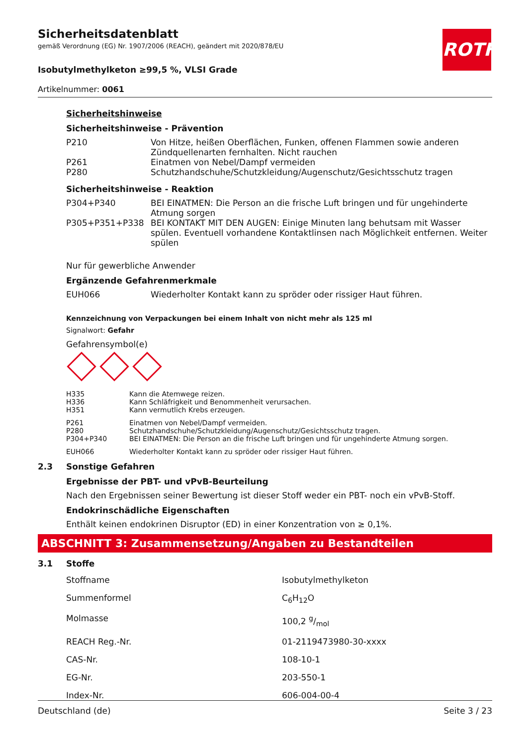ROTH
Sicherheitsdatenblatt
gemäß Verordnung (EG) Nr. 1907/2006 (REACH), geändert mit 2020/878/EU
Isobutylmethylketon ≥99,5 %, VLSI Grade
Artikelnummer: 0061
Sicherheitshinweise
Sicherheitshinweise - Prävention
| P210 | Von Hitze, heißen Oberflächen, Funken, offenen Flammen sowie anderen Zündquellenarten fernhalten. Nicht rauchen |
| P261 | Einatmen von Nebel/Dampf vermeiden |
| P280 | Schutzhandschuhe/Schutzkleidung/Augenschutz/Gesichtsschutz tragen |
Sicherheitshinweise - Reaktion
| P304+P340 | BEI EINATMEN: Die Person an die frische Luft bringen und für ungehinderte Atmung sorgen |
| P305+P351+P338 | BEI KONTAKT MIT DEN AUGEN: Einige Minuten lang behutsam mit Wasser spülen. Eventuell vorhandene Kontaktlinsen nach Möglichkeit entfernen. Weiter spülen |
Nur für gewerbliche Anwender
Ergänzende Gefahrenmerkmale
| EUH066 | Wiederholter Kontakt kann zu spröder oder rissiger Haut führen. |
Kennzeichnung von Verpackungen bei einem Inhalt von nicht mehr als 125 ml
Signalwort: Gefahr
Gefahrensymbol(e)
| H335 | Kann die Atemwege reizen. |
| H336 | Kann Schläfrigkeit und Benommenheit verursachen. |
| H351 | Kann vermutlich Krebs erzeugen. |
| P261 | Einatmen von Nebel/Dampf vermeiden. |
| P280 | Schutzhandschuhe/Schutzkleidung/Augenschutz/Gesichtsschutz tragen. |
| P304+P340 | BEI EINATMEN: Die Person an die frische Luft bringen und für ungehinderte Atmung sorgen. |
| EUH066 | Wiederholter Kontakt kann zu spröder oder rissiger Haut führen. |
2.3 Sonstige Gefahren
Ergebnisse der PBT- und vPvB-Beurteilung
Nach den Ergebnissen seiner Bewertung ist dieser Stoff weder ein PBT- noch ein vPvB-Stoff.
Endokrinschädliche Eigenschaften
Enthält keinen endokrinen Disruptor (ED) in einer Konzentration von ≥ 0,1%.
ABSCHNITT 3: Zusammensetzung/Angaben zu Bestandteilen
3.1 Stoffe
| Stoffname | Isobutylmethylketon |
| Summenformel | C<sub>6</sub>H<sub>12</sub>O |
| Molmasse | 100,2 g/mol |
| REACH Reg.-Nr. | 01-2119473980-30-xxxx |
| CAS-Nr. | 108-10-1 |
| EG-Nr. | 203-550-1 |
| Index-Nr. | 606-004-00-4 |
Deutschland (de) Seite 3 / 23